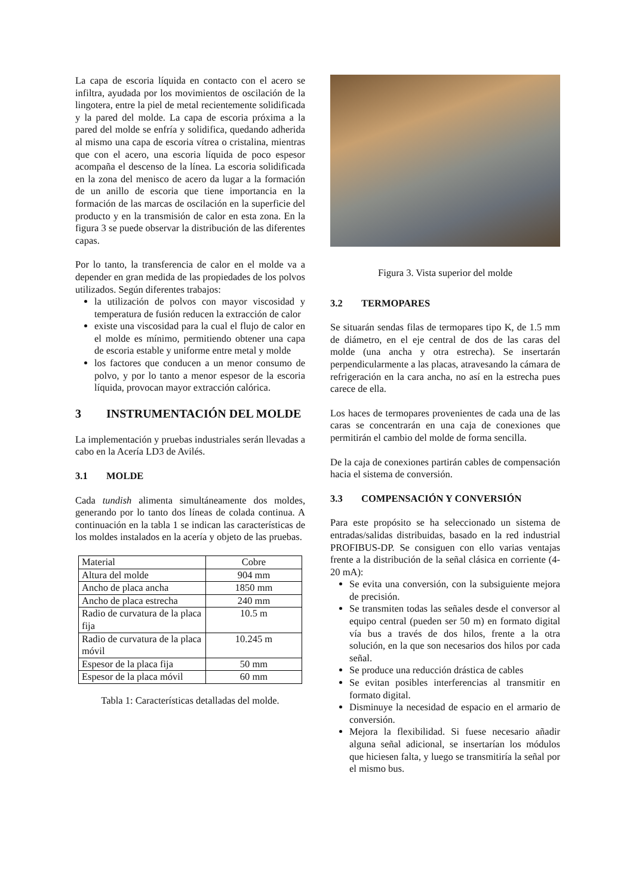La capa de escoria líquida en contacto con el acero se infiltra, ayudada por los movimientos de oscilación de la lingotera, entre la piel de metal recientemente solidificada y la pared del molde. La capa de escoria próxima a la pared del molde se enfría y solidifica, quedando adherida al mismo una capa de escoria vítrea o cristalina, mientras que con el acero, una escoria líquida de poco espesor acompaña el descenso de la línea. La escoria solidificada en la zona del menisco de acero da lugar a la formación de un anillo de escoria que tiene importancia en la formación de las marcas de oscilación en la superficie del producto y en la transmisión de calor en esta zona. En la figura 3 se puede observar la distribución de las diferentes capas.
Por lo tanto, la transferencia de calor en el molde va a depender en gran medida de las propiedades de los polvos utilizados. Según diferentes trabajos:
la utilización de polvos con mayor viscosidad y temperatura de fusión reducen la extracción de calor
existe una viscosidad para la cual el flujo de calor en el molde es mínimo, permitiendo obtener una capa de escoria estable y uniforme entre metal y molde
los factores que conducen a un menor consumo de polvo, y por lo tanto a menor espesor de la escoria líquida, provocan mayor extracción calórica.
3 INSTRUMENTACIÓN DEL MOLDE
La implementación y pruebas industriales serán llevadas a cabo en la Acería LD3 de Avilés.
3.1 MOLDE
Cada tundish alimenta simultáneamente dos moldes, generando por lo tanto dos líneas de colada continua. A continuación en la tabla 1 se indican las características de los moldes instalados en la acería y objeto de las pruebas.
| Material | Cobre |
| Altura del molde | 904 mm |
| Ancho de placa ancha | 1850 mm |
| Ancho de placa estrecha | 240 mm |
| Radio de curvatura de la placa fija | 10.5 m |
| Radio de curvatura de la placa móvil | 10.245 m |
| Espesor de la placa fija | 50 mm |
| Espesor de la placa móvil | 60 mm |
Tabla 1: Características detalladas del molde.
Figura 3. Vista superior del molde
3.2 TERMOPARES
Se situarán sendas filas de termopares tipo K, de 1.5 mm de diámetro, en el eje central de dos de las caras del molde (una ancha y otra estrecha). Se insertarán perpendicularmente a las placas, atravesando la cámara de refrigeración en la cara ancha, no así en la estrecha pues carece de ella.
Los haces de termopares provenientes de cada una de las caras se concentrarán en una caja de conexiones que permitirán el cambio del molde de forma sencilla.
De la caja de conexiones partirán cables de compensación hacia el sistema de conversión.
3.3 COMPENSACIÓN Y CONVERSIÓN
Para este propósito se ha seleccionado un sistema de entradas/salidas distribuidas, basado en la red industrial PROFIBUS-DP. Se consiguen con ello varias ventajas frente a la distribución de la señal clásica en corriente (4-20 mA):
Se evita una conversión, con la subsiguiente mejora de precisión.
Se transmiten todas las señales desde el conversor al equipo central (pueden ser 50 m) en formato digital vía bus a través de dos hilos, frente a la otra solución, en la que son necesarios dos hilos por cada señal.
Se produce una reducción drástica de cables
Se evitan posibles interferencias al transmitir en formato digital.
Disminuye la necesidad de espacio en el armario de conversión.
Mejora la flexibilidad. Si fuese necesario añadir alguna señal adicional, se insertarían los módulos que hiciesen falta, y luego se transmitiría la señal por el mismo bus.